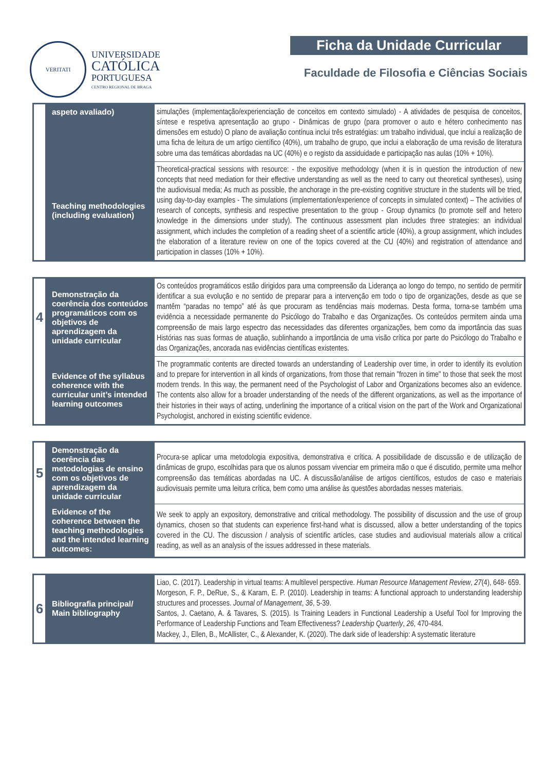VERITATI
UNIVERSIDADE
CATÓLICA
PORTUGUESA
CENTRO REGIONAL DE BRAGA
Ficha da Unidade Curricular
Faculdade de Filosofia e Ciências Sociais
| | aspeto avaliado) | simulações (implementação/experienciação de conceitos em contexto simulado) - A atividades de pesquisa de conceitos, síntese e respetiva apresentação ao grupo - Dinâmicas de grupo (para promover o auto e hétero conhecimento nas dimensões em estudo) O plano de avaliação contínua inclui três estratégias: um trabalho individual, que inclui a realização de uma ficha de leitura de um artigo científico (40%), um trabalho de grupo, que inclui a elaboração de uma revisão de literatura sobre uma das temáticas abordadas na UC (40%) e o registo da assiduidade e participação nas aulas (10% + 10%). |
| | Teaching methodologies (including evaluation) | Theoretical-practical sessions with resource: - the expositive methodology (when it is in question the introduction of new concepts that need mediation for their effective understanding as well as the need to carry out theoretical syntheses), using the audiovisual media; As much as possible, the anchorage in the pre-existing cognitive structure in the students will be tried, using day-to-day examples - The simulations (implementation/experience of concepts in simulated context) – The activities of research of concepts, synthesis and respective presentation to the group - Group dynamics (to promote self and hetero knowledge in the dimensions under study). The continuous assessment plan includes three strategies: an individual assignment, which includes the completion of a reading sheet of a scientific article (40%), a group assignment, which includes the elaboration of a literature review on one of the topics covered at the CU (40%) and registration of attendance and participation in classes (10% + 10%). |
| 4 | Demonstração da coerência dos conteúdos programáticos com os objetivos de aprendizagem da unidade curricular | Os conteúdos programáticos estão dirigidos para uma compreensão da Liderança ao longo do tempo, no sentido de permitir identificar a sua evolução e no sentido de preparar para a intervenção em todo o tipo de organizações, desde as que se mantêm “paradas no tempo” até às que procuram as tendências mais modernas. Desta forma, torna-se também uma evidência a necessidade permanente do Psicólogo do Trabalho e das Organizações. Os conteúdos permitem ainda uma compreensão de mais largo espectro das necessidades das diferentes organizações, bem como da importância das suas Histórias nas suas formas de atuação, sublinhando a importância de uma visão crítica por parte do Psicólogo do Trabalho e das Organizações, ancorada nas evidências científicas existentes. |
| | Evidence of the syllabus coherence with the curricular unit’s intended learning outcomes | The programmatic contents are directed towards an understanding of Leadership over time, in order to identify its evolution and to prepare for intervention in all kinds of organizations, from those that remain "frozen in time" to those that seek the most modern trends. In this way, the permanent need of the Psychologist of Labor and Organizations becomes also an evidence. The contents also allow for a broader understanding of the needs of the different organizations, as well as the importance of their histories in their ways of acting, underlining the importance of a critical vision on the part of the Work and Organizational Psychologist, anchored in existing scientific evidence. |
| 5 | Demonstração da coerência das metodologias de ensino com os objetivos de aprendizagem da unidade curricular | Procura-se aplicar uma metodologia expositiva, demonstrativa e crítica. A possibilidade de discussão e de utilização de dinâmicas de grupo, escolhidas para que os alunos possam vivenciar em primeira mão o que é discutido, permite uma melhor compreensão das temáticas abordadas na UC. A discussão/análise de artigos científicos, estudos de caso e materiais audiovisuais permite uma leitura crítica, bem como uma análise às questões abordadas nesses materiais. |
| | Evidence of the coherence between the teaching methodologies and the intended learning outcomes: | We seek to apply an expository, demonstrative and critical methodology. The possibility of discussion and the use of group dynamics, chosen so that students can experience first-hand what is discussed, allow a better understanding of the topics covered in the CU. The discussion / analysis of scientific articles, case studies and audiovisual materials allow a critical reading, as well as an analysis of the issues addressed in these materials. |
| 6 | Bibliografia principal/ Main bibliography | Liao, C. (2017). Leadership in virtual teams: A multilevel perspective. Human Resource Management Review , 27 (4), 648- 659. Morgeson, F. P., DeRue, S., & Karam, E. P. (2010). Leadership in teams: A functional approach to understanding leadership structures and processes. Journal of Management , 36 , 5-39. Santos, J. Caetano, A. & Tavares, S. (2015). Is Training Leaders in Functional Leadership a Useful Tool for Improving the Performance of Leadership Functions and Team Effectiveness? Leadership Quarterly , 26 , 470-484. Mackey, J., Ellen, B., McAllister, C., & Alexander, K. (2020). The dark side of leadership: A systematic literature |